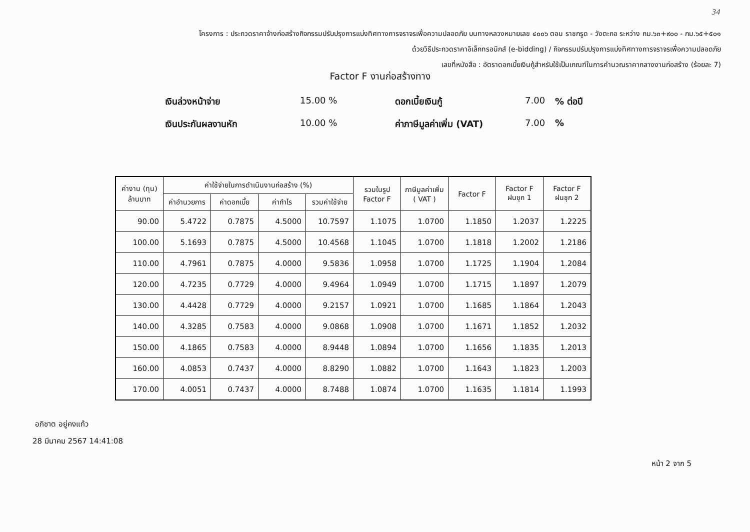34
โครงการ : ประกวดราคาจ้างก่อสร้างกิจกรรมปรับปรุงการแบ่งทิศทางการจราจรเพื่อความปลอดภัย บนทางหลวงหมายเลข ๔๐๐๖ ตอน ราชกรูด - วังตะกอ ระหว่าง กม.๖๓+๙๐๐ - กม.๖๕+๕๐๑
ด้วยวิธีประกวดราคาอิเล็กทรอนิกส์ (e-bidding) / กิจกรรมปรับปรุงการแบ่งทิศทางการจราจรเพื่อความปลอดภัย
เลขที่หนังสือ : อัตราดอกเบี้ยเงินกู้สำหรับใช้เป็นเกณฑ์ในการคำนวณราคากลางงานก่อสร้าง (ร้อยละ 7)
Factor F งานก่อสร้างทาง
เงินล่วงหน้าจ่าย
15.00 %
ดอกเบี้ยเงินกู้
7.00
% ต่อปี
เงินประกันผลงานหัก
10.00 %
ค่าภาษีมูลค่าเพิ่ม (VAT)
7.00
%
| ค่างาน (ทุน) ล้านบาท | ค่าใช้จ่ายในการดำเนินงานก่อสร้าง (%) | | | | รวมในรูป Factor F | ภาษีมูลค่าเพิ่ม ( VAT ) | Factor F | Factor F ฝนชุก 1 | Factor F ฝนชุก 2 |
| --- | --- | --- | --- | --- | --- | --- | --- | --- | --- |
| | ค่าอำนวยการ | ค่าดอกเบี้ย | ค่ากำไร | รวมค่าใช้จ่าย | | | | | |
| 90.00 | 5.4722 | 0.7875 | 4.5000 | 10.7597 | 1.1075 | 1.0700 | 1.1850 | 1.2037 | 1.2225 |
| 100.00 | 5.1693 | 0.7875 | 4.5000 | 10.4568 | 1.1045 | 1.0700 | 1.1818 | 1.2002 | 1.2186 |
| 110.00 | 4.7961 | 0.7875 | 4.0000 | 9.5836 | 1.0958 | 1.0700 | 1.1725 | 1.1904 | 1.2084 |
| 120.00 | 4.7235 | 0.7729 | 4.0000 | 9.4964 | 1.0949 | 1.0700 | 1.1715 | 1.1897 | 1.2079 |
| 130.00 | 4.4428 | 0.7729 | 4.0000 | 9.2157 | 1.0921 | 1.0700 | 1.1685 | 1.1864 | 1.2043 |
| 140.00 | 4.3285 | 0.7583 | 4.0000 | 9.0868 | 1.0908 | 1.0700 | 1.1671 | 1.1852 | 1.2032 |
| 150.00 | 4.1865 | 0.7583 | 4.0000 | 8.9448 | 1.0894 | 1.0700 | 1.1656 | 1.1835 | 1.2013 |
| 160.00 | 4.0853 | 0.7437 | 4.0000 | 8.8290 | 1.0882 | 1.0700 | 1.1643 | 1.1823 | 1.2003 |
| 170.00 | 4.0051 | 0.7437 | 4.0000 | 8.7488 | 1.0874 | 1.0700 | 1.1635 | 1.1814 | 1.1993 |
อภิชาต อยู่คงแก้ว
28 มีนาคม 2567 14:41:08
หน้า 2 จาก 5